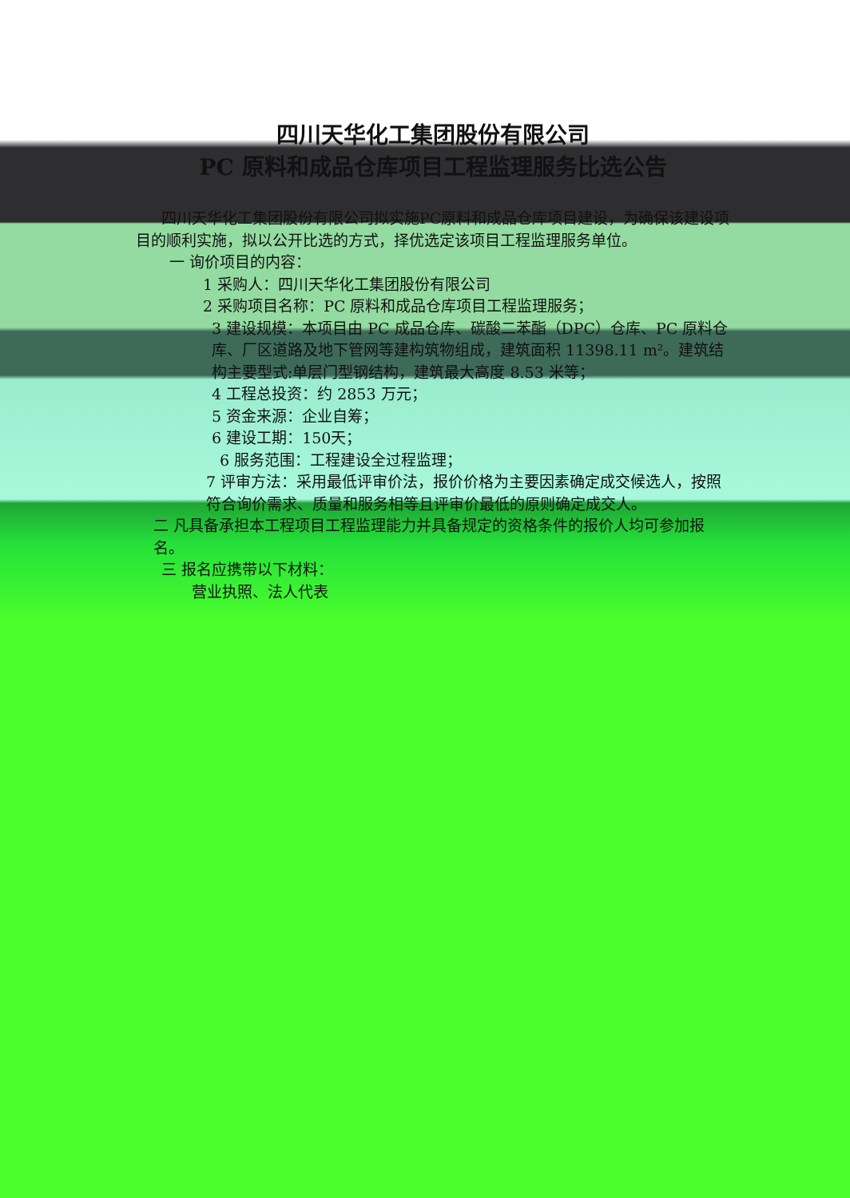四川天华化工集团股份有限公司
PC 原料和成品仓库项目工程监理服务比选公告
四川天华化工集团股份有限公司拟实施PC原料和成品仓库项目建设，为确保该建设项目的顺利实施，拟以公开比选的方式，择优选定该项目工程监理服务单位。
一 询价项目的内容：
1 采购人：四川天华化工集团股份有限公司
2 采购项目名称：PC 原料和成品仓库项目工程监理服务；
3 建设规模：本项目由 PC 成品仓库、碳酸二苯酯（DPC）仓库、PC 原料仓库、厂区道路及地下管网等建构筑物组成，建筑面积 11398.11 m²。建筑结构主要型式:单层门型钢结构，建筑最大高度 8.53 米等；
4 工程总投资：约 2853 万元；
5 资金来源：企业自筹；
6 建设工期：150天；
6 服务范围：工程建设全过程监理；
7 评审方法：采用最低评审价法，报价价格为主要因素确定成交候选人，按照符合询价需求、质量和服务相等且评审价最低的原则确定成交人。
二 凡具备承担本工程项目工程监理能力并具备规定的资格条件的报价人均可参加报名。
三 报名应携带以下材料：
营业执照、法人代表